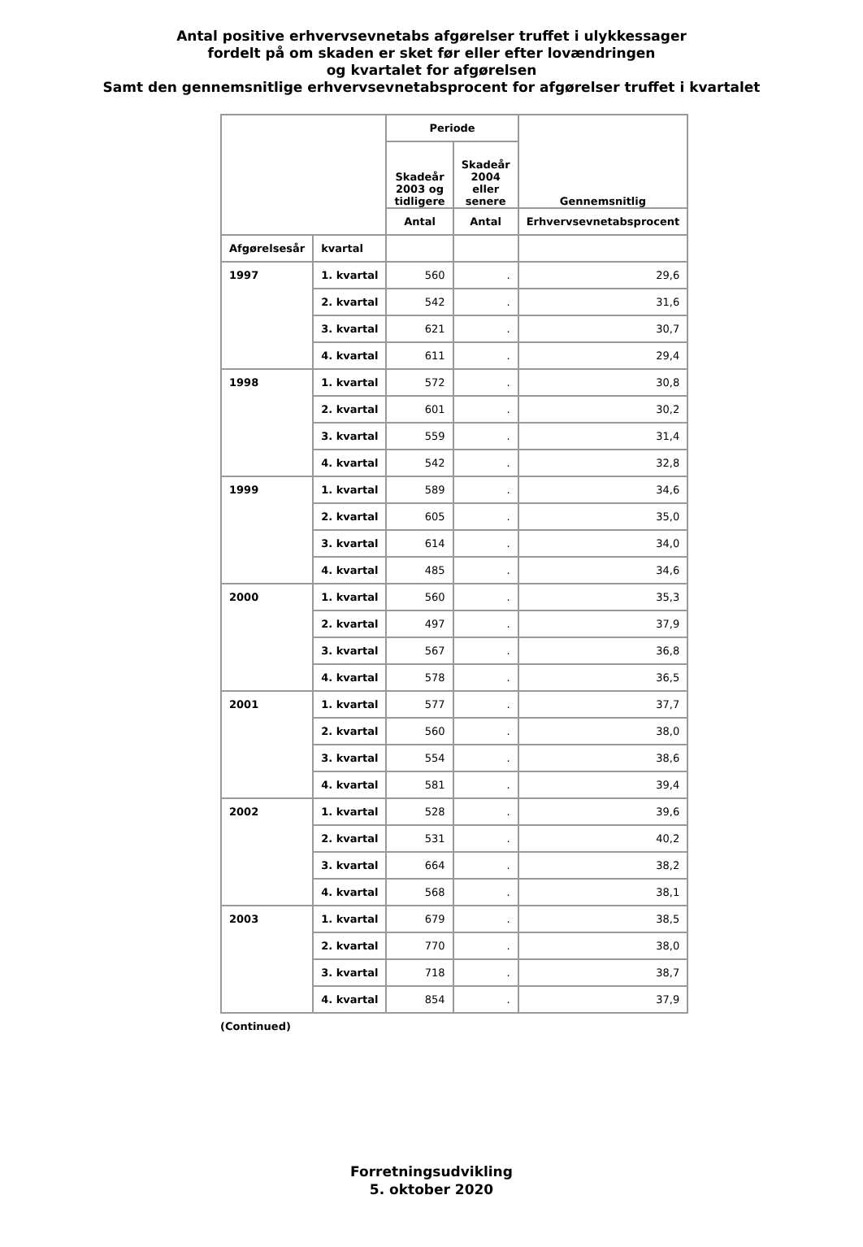Antal positive erhvervsevnetabs afgørelser truffet i ulykkessager
fordelt på om skaden er sket før eller efter lovændringen
og kvartalet for afgørelsen
Samt den gennemsnitlige erhvervsevnetabsprocent for afgørelser truffet i kvartalet
| | | Periode | | Gennemsnitlig |
| --- | --- | --- | --- | --- |
| | | Skadeår 2003 og tidligere | Skadeår 2004 eller senere | |
| | | Antal | Antal | Erhvervsevnetabsprocent |
| Afgørelsesår | kvartal | | | |
| 1997 | 1. kvartal | 560 | . | 29,6 |
| | 2. kvartal | 542 | . | 31,6 |
| | 3. kvartal | 621 | . | 30,7 |
| | 4. kvartal | 611 | . | 29,4 |
| 1998 | 1. kvartal | 572 | . | 30,8 |
| | 2. kvartal | 601 | . | 30,2 |
| | 3. kvartal | 559 | . | 31,4 |
| | 4. kvartal | 542 | . | 32,8 |
| 1999 | 1. kvartal | 589 | . | 34,6 |
| | 2. kvartal | 605 | . | 35,0 |
| | 3. kvartal | 614 | . | 34,0 |
| | 4. kvartal | 485 | . | 34,6 |
| 2000 | 1. kvartal | 560 | . | 35,3 |
| | 2. kvartal | 497 | . | 37,9 |
| | 3. kvartal | 567 | . | 36,8 |
| | 4. kvartal | 578 | . | 36,5 |
| 2001 | 1. kvartal | 577 | . | 37,7 |
| | 2. kvartal | 560 | . | 38,0 |
| | 3. kvartal | 554 | . | 38,6 |
| | 4. kvartal | 581 | . | 39,4 |
| 2002 | 1. kvartal | 528 | . | 39,6 |
| | 2. kvartal | 531 | . | 40,2 |
| | 3. kvartal | 664 | . | 38,2 |
| | 4. kvartal | 568 | . | 38,1 |
| 2003 | 1. kvartal | 679 | . | 38,5 |
| | 2. kvartal | 770 | . | 38,0 |
| | 3. kvartal | 718 | . | 38,7 |
| | 4. kvartal | 854 | . | 37,9 |
(Continued)
Forretningsudvikling
5. oktober 2020